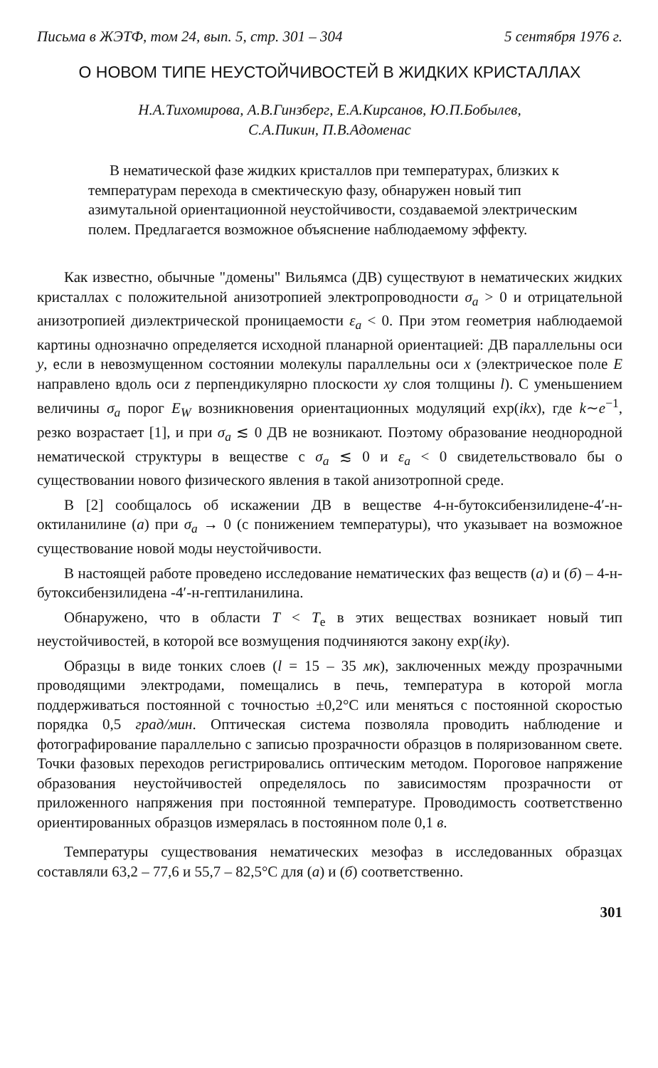Письма в ЖЭТФ, том 24, вып. 5, стр. 301 – 304 5 сентября 1976 г.
О НОВОМ ТИПЕ НЕУСТОЙЧИВОСТЕЙ В ЖИДКИХ КРИСТАЛЛАХ
Н.А.Тихомирова, А.В.Гинзберг, Е.А.Кирсанов, Ю.П.Бобылев,
С.А.Пикин, П.В.Адоменас
В нематической фазе жидких кристаллов при температурах, близких к температурам перехода в смектическую фазу, обнаружен новый тип азимутальной ориентационной неустойчивости, создаваемой электрическим полем. Предлагается возможное объяснение наблюдаемому эффекту.
Как известно, обычные "домены" Вильямса (ДВ) существуют в нематических жидких кристаллах с положительной анизотропией электропроводности σ<sub>a</sub> > 0 и отрицательной анизотропией диэлектрической проницаемости ε<sub>a</sub> < 0. При этом геометрия наблюдаемой картины однозначно определяется исходной планарной ориентацией: ДВ параллельны оси y, если в невозмущенном состоянии молекулы параллельны оси x (электрическое поле E направлено вдоль оси z перпендикулярно плоскости xy слоя толщины l). С уменьшением величины σ<sub>a</sub> порог E<sub>W</sub> возникновения ориентационных модуляций exp(ikx), где k∼e<sup>−1</sup>, резко возрастает [1], и при σ<sub>a</sub> ≲ 0 ДВ не возникают. Поэтому образование неоднородной нематической структуры в веществе с σ<sub>a</sub> ≲ 0 и ε<sub>a</sub> < 0 свидетельствовало бы о существовании нового физического явления в такой анизотропной среде.
В [2] сообщалось об искажении ДВ в веществе 4-н-бутоксибензилидене-4′-н-октиланилине (а) при σ<sub>a</sub> → 0 (с понижением температуры), что указывает на возможное существование новой моды неустойчивости.
В настоящей работе проведено исследование нематических фаз веществ (а) и (б) – 4-н-бутоксибензилидена -4′-н-гептиланилина.
Обнаружено, что в области T < T<sub>e</sub> в этих веществах возникает новый тип неустойчивостей, в которой все возмущения подчиняются закону exp(iky).
Образцы в виде тонких слоев (l = 15 – 35 мк), заключенных между прозрачными проводящими электродами, помещались в печь, температура в которой могла поддерживаться постоянной с точностью ±0,2°С или меняться с постоянной скоростью порядка 0,5 град/мин. Оптическая система позволяла проводить наблюдение и фотографирование параллельно с записью прозрачности образцов в поляризованном свете. Точки фазовых переходов регистрировались оптическим методом. Пороговое напряжение образования неустойчивостей определялось по зависимостям прозрачности от приложенного напряжения при постоянной температуре. Проводимость соответственно ориентированных образцов измерялась в постоянном поле 0,1 в.
Температуры существования нематических мезофаз в исследованных образцах составляли 63,2 – 77,6 и 55,7 – 82,5°С для (а) и (б) соответственно.
301